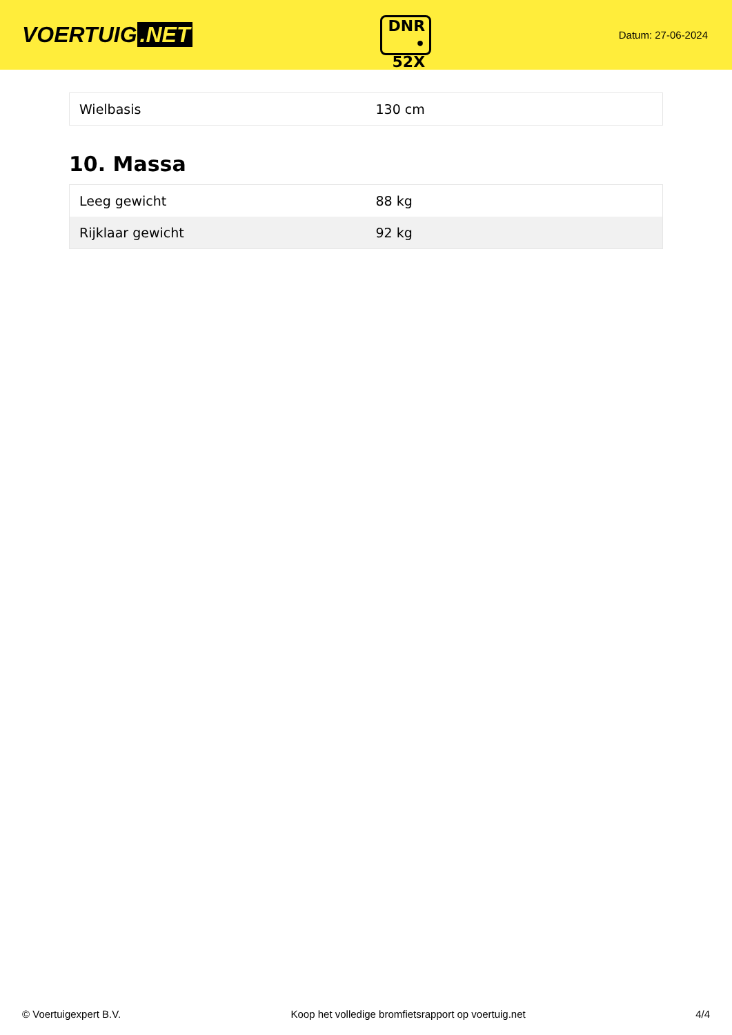VOERTUIG.NET
DNR
• 52X
Datum: 27-06-2024
| Wielbasis | 130 cm |
10. Massa
| Leeg gewicht | 88 kg |
| Rijklaar gewicht | 92 kg |
© Voertuigexpert B.V. Koop het volledige bromfietsrapport op voertuig.net 4/4